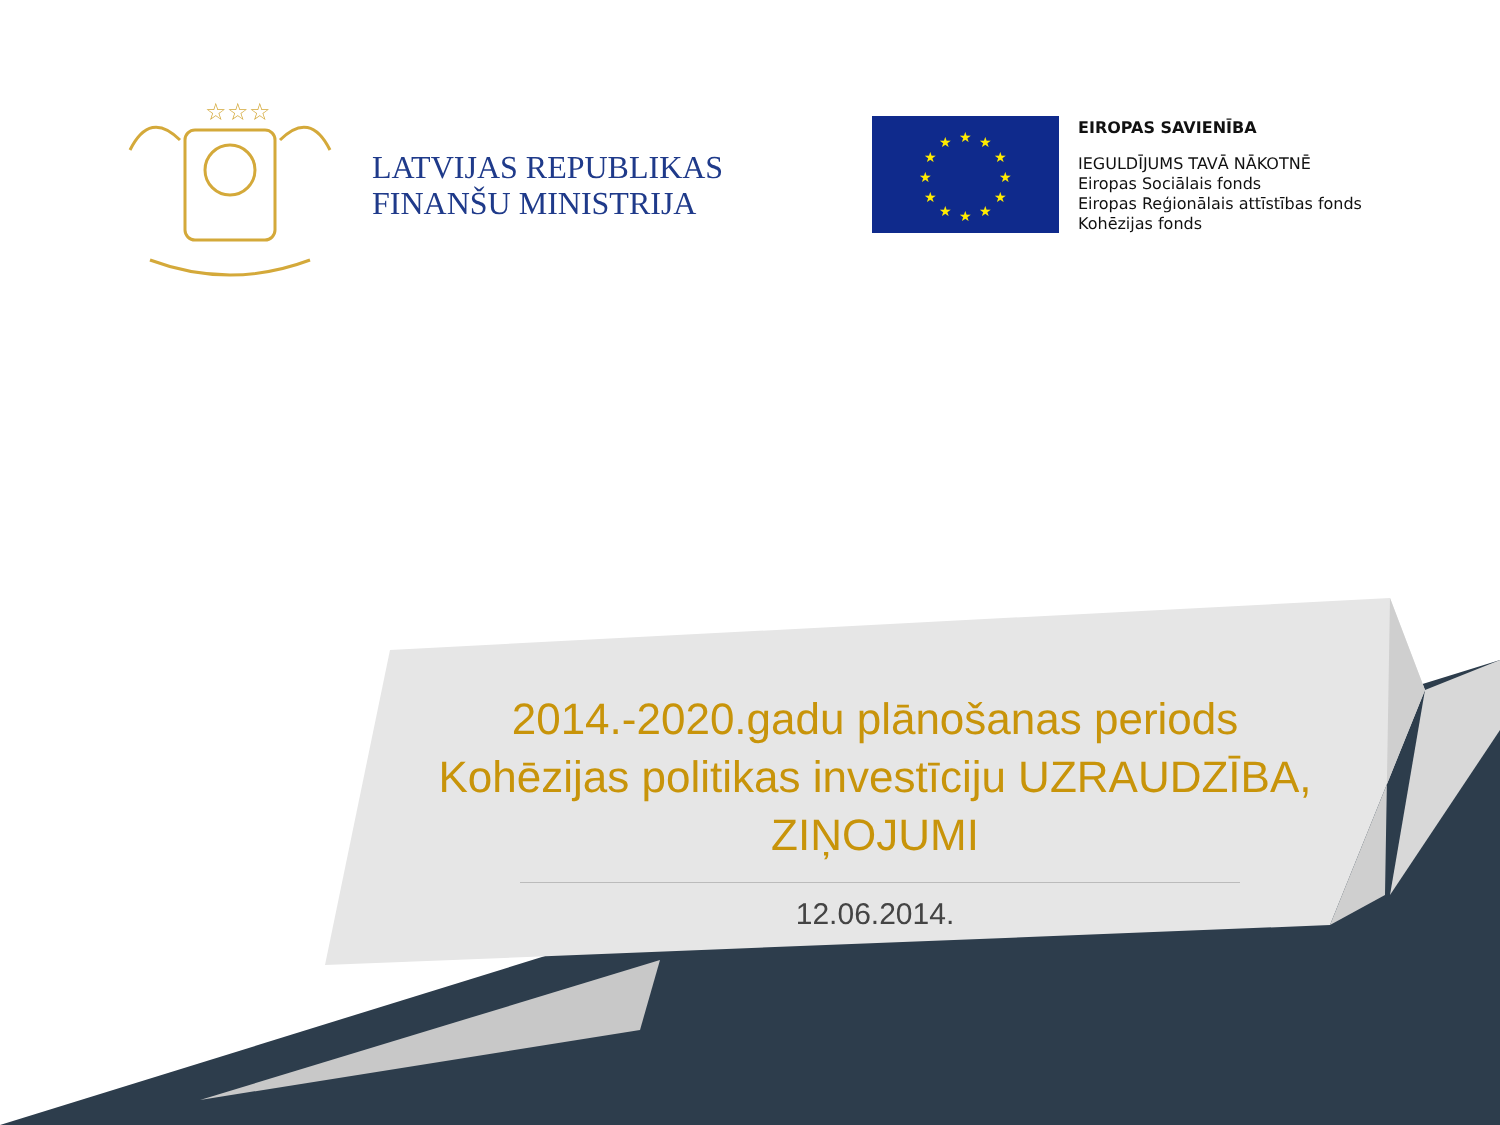☆☆☆
LATVIJAS REPUBLIKAS
FINANŠU MINISTRIJA
★
★
★
★
★
★
★
★
★
★
★
★
EIROPAS SAVIENĪBA
IEGULDĪJUMS TAVĀ NĀKOTNĒ
Eiropas Sociālais fonds
Eiropas Reģionālais attīstības fonds
Kohēzijas fonds
2014.-2020.gadu plānošanas periods
Kohēzijas politikas investīciju UZRAUDZĪBA, ZIŅOJUMI
12.06.2014.